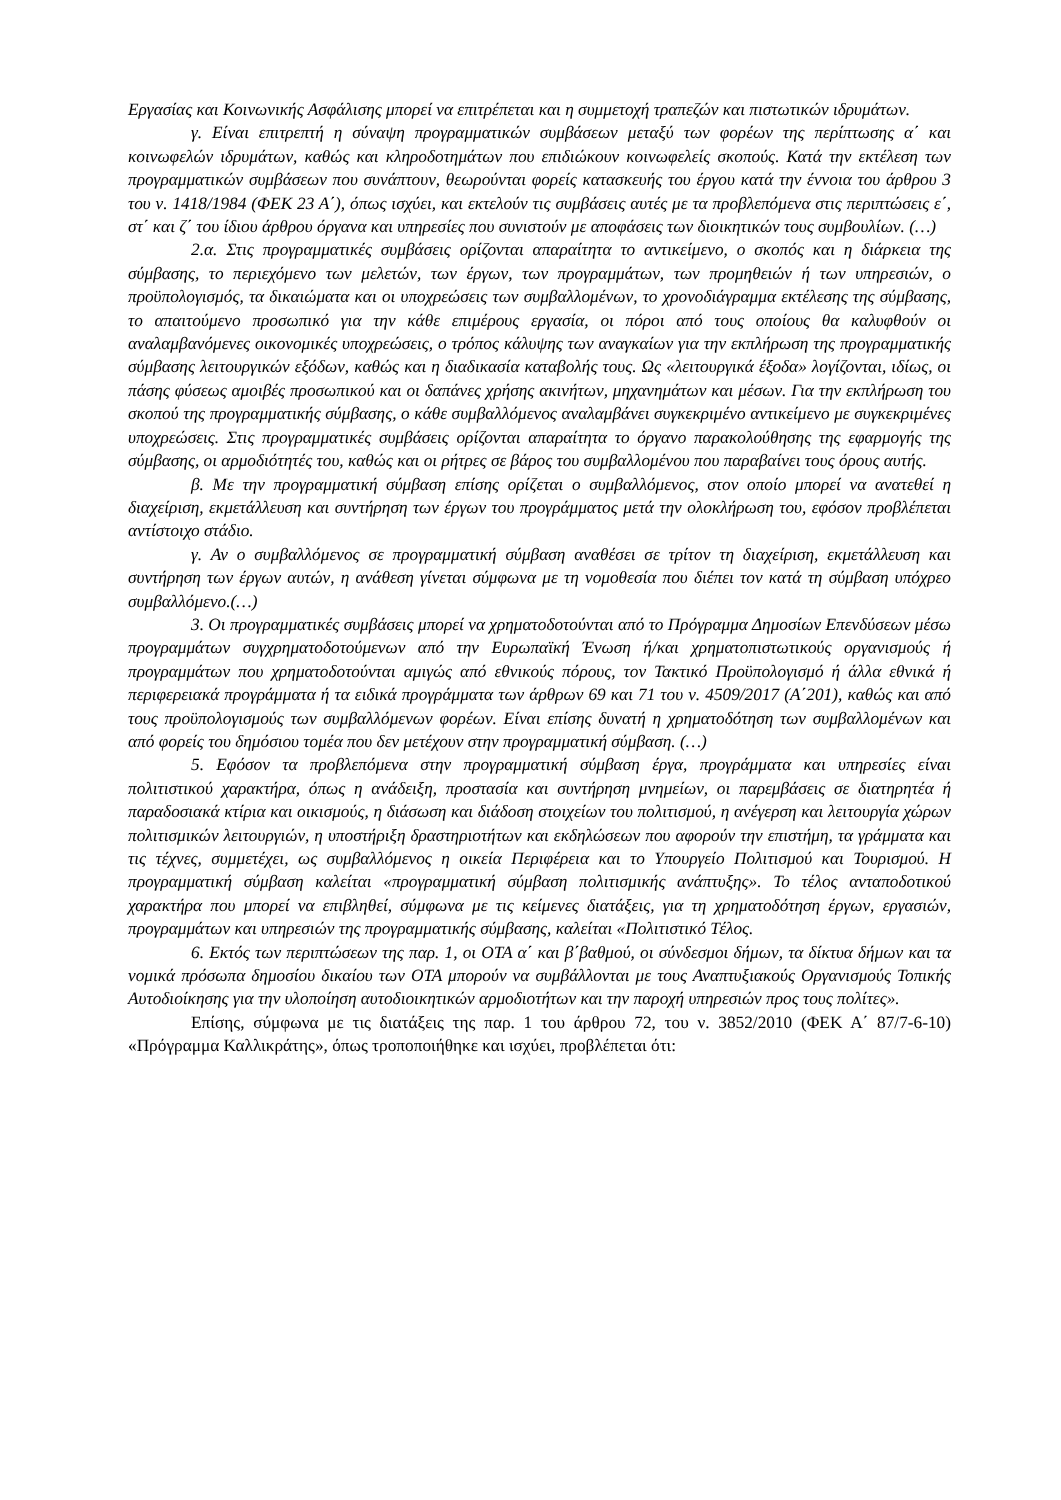Εργασίας και Κοινωνικής Ασφάλισης μπορεί να επιτρέπεται και η συμμετοχή τραπεζών και πιστωτικών ιδρυμάτων.
γ. Είναι επιτρεπτή η σύναψη προγραμματικών συμβάσεων μεταξύ των φορέων της περίπτωσης α΄ και κοινωφελών ιδρυμάτων, καθώς και κληροδοτημάτων που επιδιώκουν κοινωφελείς σκοπούς. Κατά την εκτέλεση των προγραμματικών συμβάσεων που συνάπτουν, θεωρούνται φορείς κατασκευής του έργου κατά την έννοια του άρθρου 3 του ν. 1418/1984 (ΦΕΚ 23 Α΄), όπως ισχύει, και εκτελούν τις συμβάσεις αυτές με τα προβλεπόμενα στις περιπτώσεις ε΄, στ΄ και ζ΄ του ίδιου άρθρου όργανα και υπηρεσίες που συνιστούν με αποφάσεις των διοικητικών τους συμβουλίων. (…)
2.α. Στις προγραμματικές συμβάσεις ορίζονται απαραίτητα το αντικείμενο, ο σκοπός και η διάρκεια της σύμβασης, το περιεχόμενο των μελετών, των έργων, των προγραμμάτων, των προμηθειών ή των υπηρεσιών, ο προϋπολογισμός, τα δικαιώματα και οι υποχρεώσεις των συμβαλλομένων, το χρονοδιάγραμμα εκτέλεσης της σύμβασης, το απαιτούμενο προσωπικό για την κάθε επιμέρους εργασία, οι πόροι από τους οποίους θα καλυφθούν οι αναλαμβανόμενες οικονομικές υποχρεώσεις, ο τρόπος κάλυψης των αναγκαίων για την εκπλήρωση της προγραμματικής σύμβασης λειτουργικών εξόδων, καθώς και η διαδικασία καταβολής τους. Ως «λειτουργικά έξοδα» λογίζονται, ιδίως, οι πάσης φύσεως αμοιβές προσωπικού και οι δαπάνες χρήσης ακινήτων, μηχανημάτων και μέσων. Για την εκπλήρωση του σκοπού της προγραμματικής σύμβασης, ο κάθε συμβαλλόμενος αναλαμβάνει συγκεκριμένο αντικείμενο με συγκεκριμένες υποχρεώσεις. Στις προγραμματικές συμβάσεις ορίζονται απαραίτητα το όργανο παρακολούθησης της εφαρμογής της σύμβασης, οι αρμοδιότητές του, καθώς και οι ρήτρες σε βάρος του συμβαλλομένου που παραβαίνει τους όρους αυτής.
β. Με την προγραμματική σύμβαση επίσης ορίζεται ο συμβαλλόμενος, στον οποίο μπορεί να ανατεθεί η διαχείριση, εκμετάλλευση και συντήρηση των έργων του προγράμματος μετά την ολοκλήρωση του, εφόσον προβλέπεται αντίστοιχο στάδιο.
γ. Αν ο συμβαλλόμενος σε προγραμματική σύμβαση αναθέσει σε τρίτον τη διαχείριση, εκμετάλλευση και συντήρηση των έργων αυτών, η ανάθεση γίνεται σύμφωνα με τη νομοθεσία που διέπει τον κατά τη σύμβαση υπόχρεο συμβαλλόμενο.(…)
3. Οι προγραμματικές συμβάσεις μπορεί να χρηματοδοτούνται από το Πρόγραμμα Δημοσίων Επενδύσεων μέσω προγραμμάτων συγχρηματοδοτούμενων από την Ευρωπαϊκή Ένωση ή/και χρηματοπιστωτικούς οργανισμούς ή προγραμμάτων που χρηματοδοτούνται αμιγώς από εθνικούς πόρους, τον Τακτικό Προϋπολογισμό ή άλλα εθνικά ή περιφερειακά προγράμματα ή τα ειδικά προγράμματα των άρθρων 69 και 71 του ν. 4509/2017 (Α΄201), καθώς και από τους προϋπολογισμούς των συμβαλλόμενων φορέων. Είναι επίσης δυνατή η χρηματοδότηση των συμβαλλομένων και από φορείς του δημόσιου τομέα που δεν μετέχουν στην προγραμματική σύμβαση. (…)
5. Εφόσον τα προβλεπόμενα στην προγραμματική σύμβαση έργα, προγράμματα και υπηρεσίες είναι πολιτιστικού χαρακτήρα, όπως η ανάδειξη, προστασία και συντήρηση μνημείων, οι παρεμβάσεις σε διατηρητέα ή παραδοσιακά κτίρια και οικισμούς, η διάσωση και διάδοση στοιχείων του πολιτισμού, η ανέγερση και λειτουργία χώρων πολιτισμικών λειτουργιών, η υποστήριξη δραστηριοτήτων και εκδηλώσεων που αφορούν την επιστήμη, τα γράμματα και τις τέχνες, συμμετέχει, ως συμβαλλόμενος η οικεία Περιφέρεια και το Υπουργείο Πολιτισμού και Τουρισμού. Η προγραμματική σύμβαση καλείται «προγραμματική σύμβαση πολιτισμικής ανάπτυξης». Το τέλος ανταποδοτικού χαρακτήρα που μπορεί να επιβληθεί, σύμφωνα με τις κείμενες διατάξεις, για τη χρηματοδότηση έργων, εργασιών, προγραμμάτων και υπηρεσιών της προγραμματικής σύμβασης, καλείται «Πολιτιστικό Τέλος.
6. Εκτός των περιπτώσεων της παρ. 1, οι ΟΤΑ α΄ και β΄βαθμού, οι σύνδεσμοι δήμων, τα δίκτυα δήμων και τα νομικά πρόσωπα δημοσίου δικαίου των ΟΤΑ μπορούν να συμβάλλονται με τους Αναπτυξιακούς Οργανισμούς Τοπικής Αυτοδιοίκησης για την υλοποίηση αυτοδιοικητικών αρμοδιοτήτων και την παροχή υπηρεσιών προς τους πολίτες».
Επίσης, σύμφωνα με τις διατάξεις της παρ. 1 του άρθρου 72, του ν. 3852/2010 (ΦΕΚ Α΄ 87/7-6-10) «Πρόγραμμα Καλλικράτης», όπως τροποποιήθηκε και ισχύει, προβλέπεται ότι: